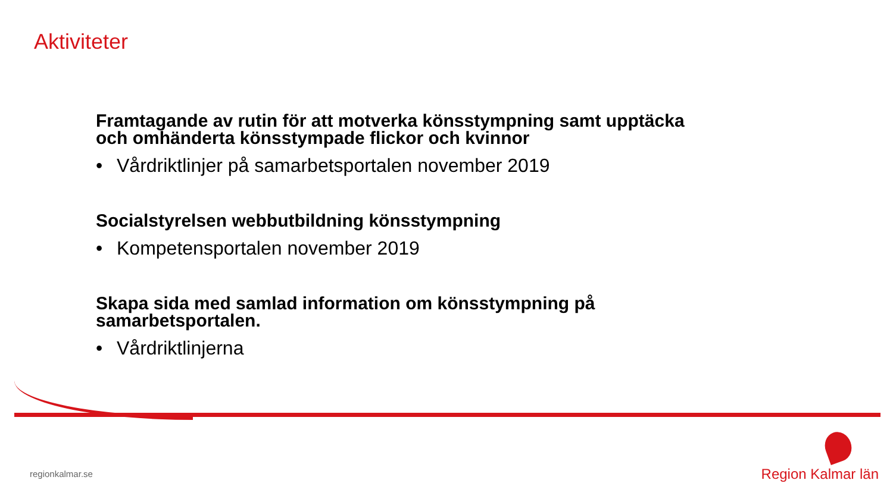Aktiviteter
Framtagande av rutin för att motverka könsstympning samt upptäcka och omhänderta könsstympade flickor och kvinnor
• Vårdriktlinjer på samarbetsportalen november 2019
Socialstyrelsen webbutbildning könsstympning
• Kompetensportalen november 2019
Skapa sida med samlad information om könsstympning på samarbetsportalen.
• Vårdriktlinjerna
regionkalmar.se Region Kalmar län